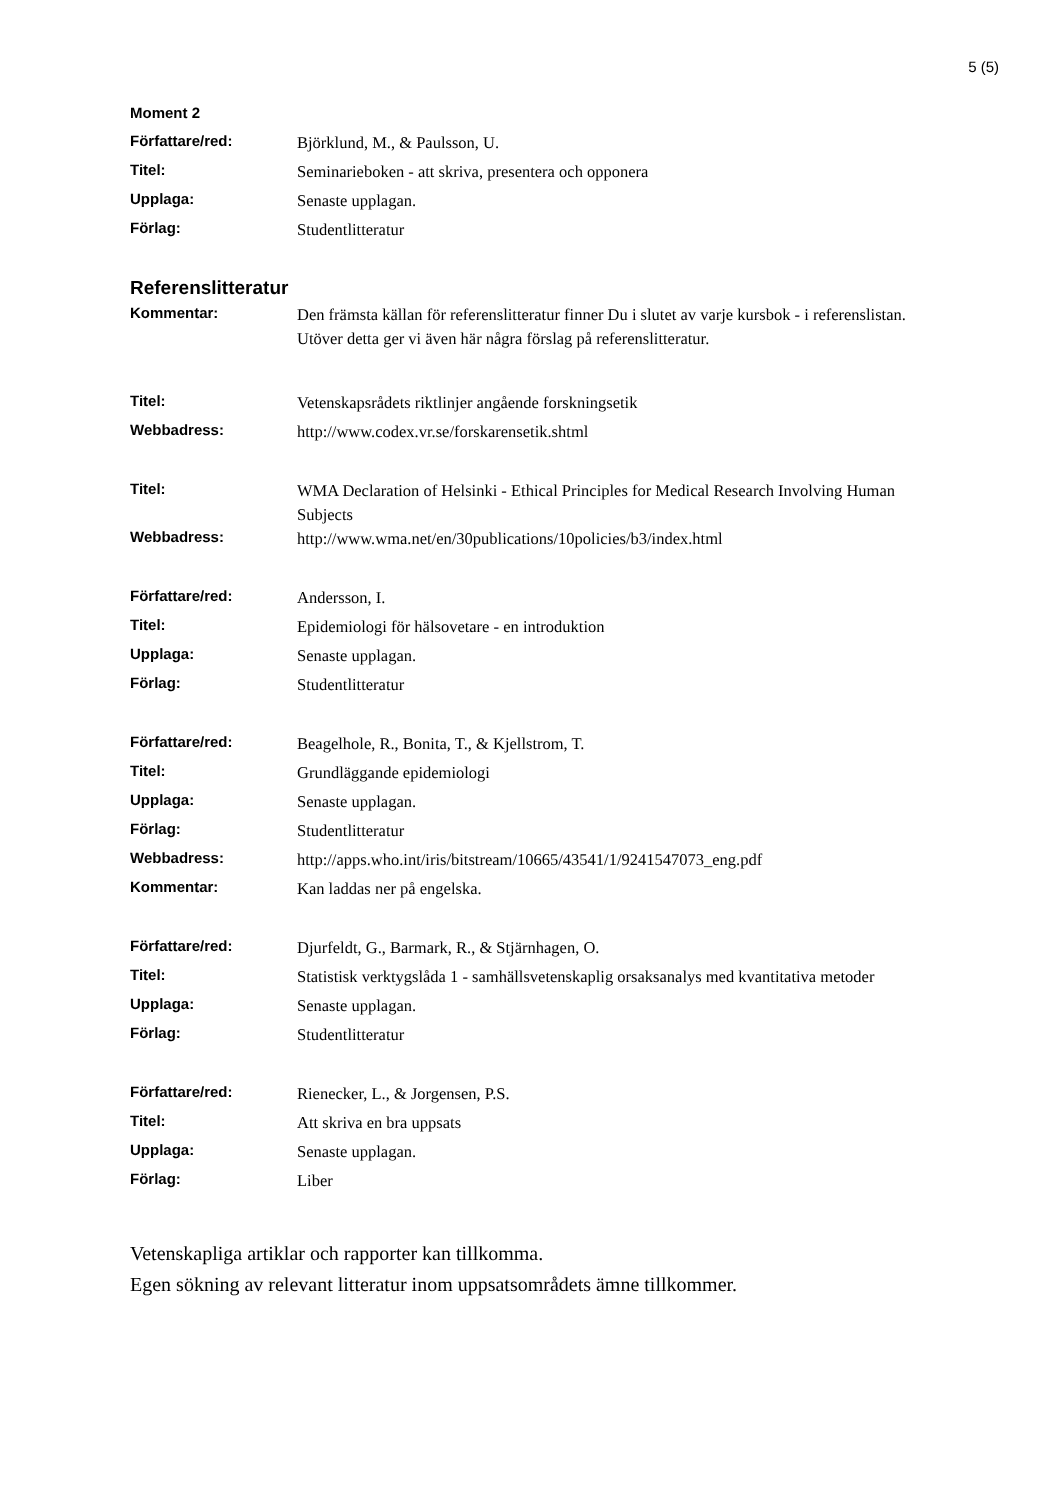5 (5)
Moment 2
Författare/red:
Björklund, M., & Paulsson, U.
Titel:
Seminarieboken - att skriva, presentera och opponera
Upplaga:
Senaste upplagan.
Förlag:
Studentlitteratur
Referenslitteratur
Kommentar:
Den främsta källan för referenslitteratur finner Du i slutet av varje kursbok - i referenslistan. Utöver detta ger vi även här några förslag på referenslitteratur.
Titel:
Vetenskapsrådets riktlinjer angående forskningsetik
Webbadress:
http://www.codex.vr.se/forskarensetik.shtml
Titel:
WMA Declaration of Helsinki - Ethical Principles for Medical Research Involving Human Subjects
Webbadress:
http://www.wma.net/en/30publications/10policies/b3/index.html
Författare/red:
Andersson, I.
Titel:
Epidemiologi för hälsovetare - en introduktion
Upplaga:
Senaste upplagan.
Förlag:
Studentlitteratur
Författare/red:
Beagelhole, R., Bonita, T., & Kjellstrom, T.
Titel:
Grundläggande epidemiologi
Upplaga:
Senaste upplagan.
Förlag:
Studentlitteratur
Webbadress:
http://apps.who.int/iris/bitstream/10665/43541/1/9241547073_eng.pdf
Kommentar:
Kan laddas ner på engelska.
Författare/red:
Djurfeldt, G., Barmark, R., & Stjärnhagen, O.
Titel:
Statistisk verktygslåda 1 - samhällsvetenskaplig orsaksanalys med kvantitativa metoder
Upplaga:
Senaste upplagan.
Förlag:
Studentlitteratur
Författare/red:
Rienecker, L., & Jorgensen, P.S.
Titel:
Att skriva en bra uppsats
Upplaga:
Senaste upplagan.
Förlag:
Liber
Vetenskapliga artiklar och rapporter kan tillkomma.
Egen sökning av relevant litteratur inom uppsatsområdets ämne tillkommer.